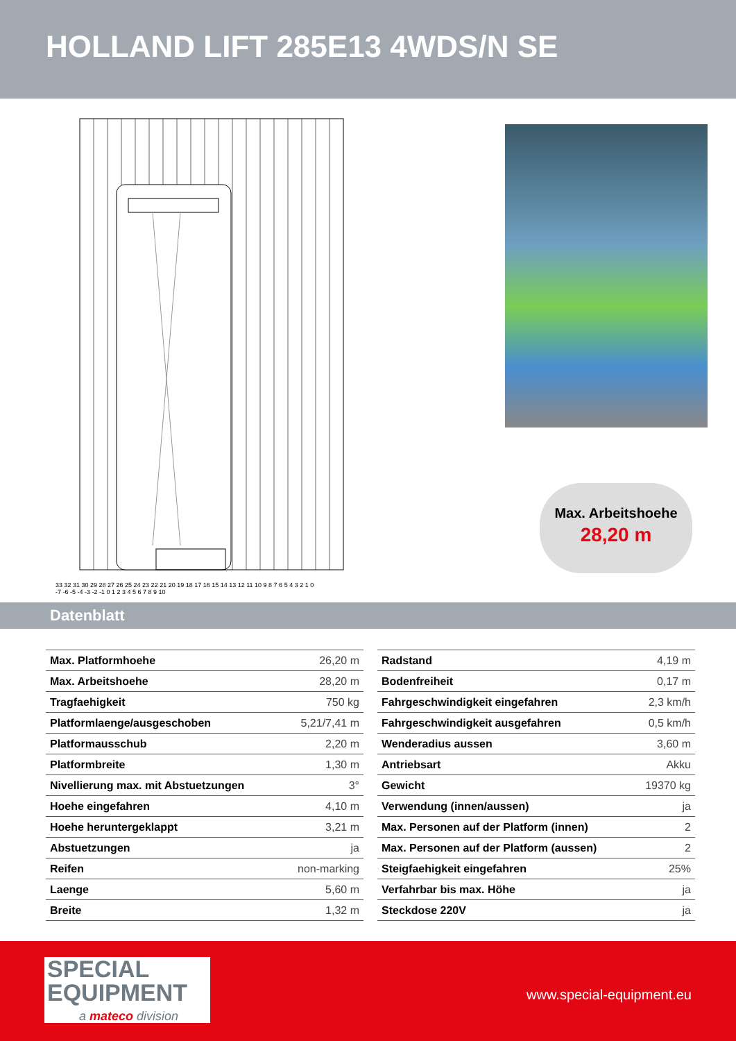HOLLAND LIFT 285E13 4WDS/N SE
33 32 31 30 29 28 27 26 25 24 23 22 21 20 19 18 17 16 15 14 13 12 11 10 9 8 7 6 5 4 3 2 1 0
-7 -6 -5 -4 -3 -2 -1 0 1 2 3 4 5 6 7 8 9 10
Max. Arbeitshoehe
28,20 m
Datenblatt
| Max. Platformhoehe | 26,20 m |
| Max. Arbeitshoehe | 28,20 m |
| Tragfaehigkeit | 750 kg |
| Platformlaenge/ausgeschoben | 5,21/7,41 m |
| Platformausschub | 2,20 m |
| Platformbreite | 1,30 m |
| Nivellierung max. mit Abstuetzungen | 3° |
| Hoehe eingefahren | 4,10 m |
| Hoehe heruntergeklappt | 3,21 m |
| Abstuetzungen | ja |
| Reifen | non-marking |
| Laenge | 5,60 m |
| Breite | 1,32 m |
| Radstand | 4,19 m |
| Bodenfreiheit | 0,17 m |
| Fahrgeschwindigkeit eingefahren | 2,3 km/h |
| Fahrgeschwindigkeit ausgefahren | 0,5 km/h |
| Wenderadius aussen | 3,60 m |
| Antriebsart | Akku |
| Gewicht | 19370 kg |
| Verwendung (innen/aussen) | ja |
| Max. Personen auf der Platform (innen) | 2 |
| Max. Personen auf der Platform (aussen) | 2 |
| Steigfaehigkeit eingefahren | 25% |
| Verfahrbar bis max. Höhe | ja |
| Steckdose 220V | ja |
SPECIAL
EQUIPMENT
a mateco division
www.special-equipment.eu